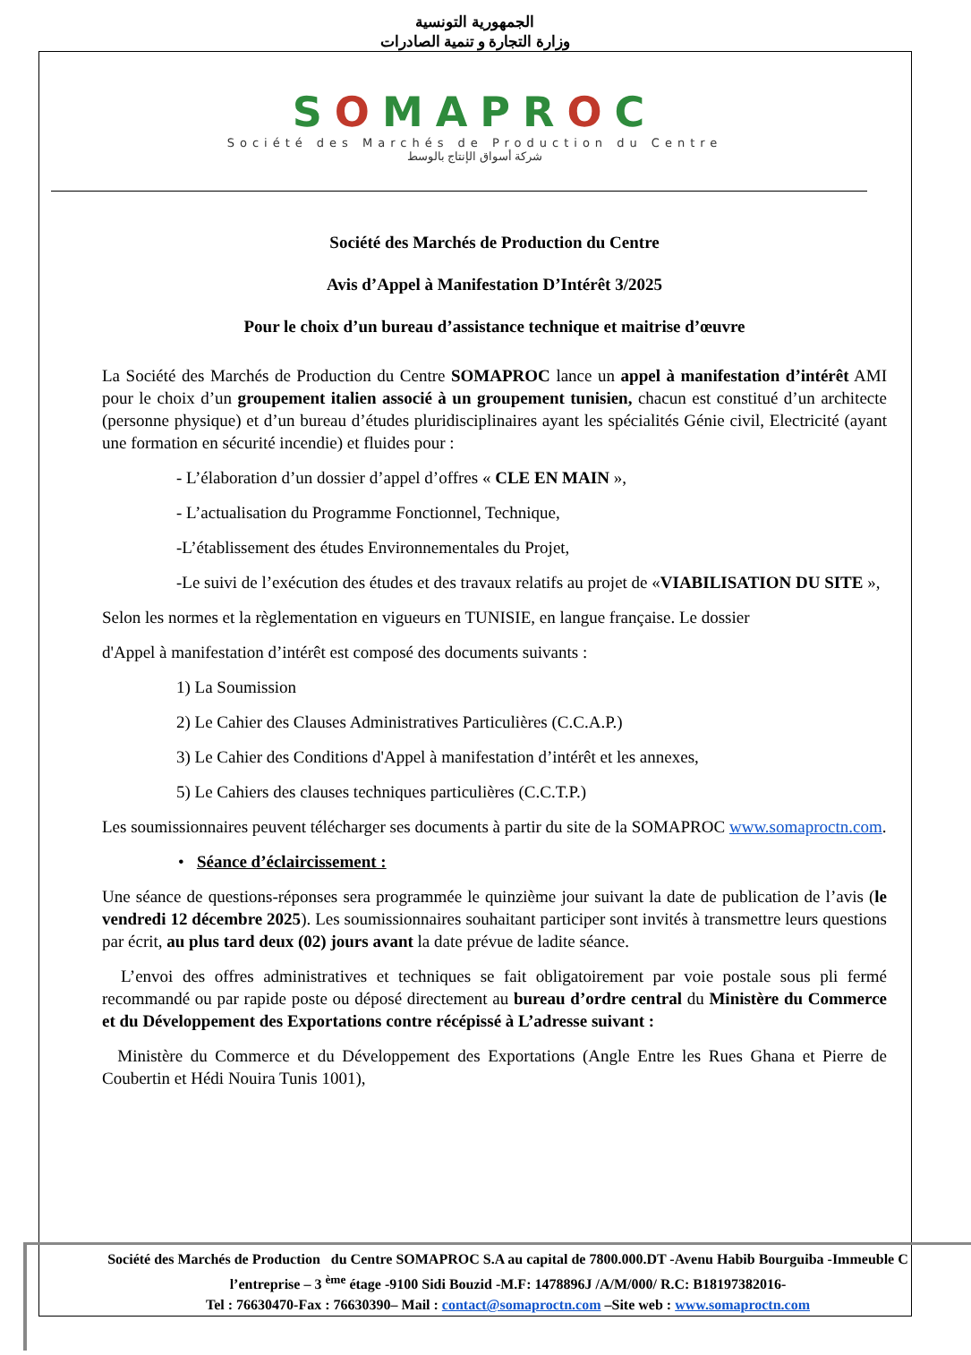الجمهورية التونسية
وزارة التجارة و تنمية الصادرات
SOMAPROC
Société des Marchés de Production du Centre
شركة أسواق الإنتاج بالوسط
Société des Marchés de Production du Centre
Avis d’Appel à Manifestation D’Intérêt 3/2025
Pour le choix d’un bureau d’assistance technique et maitrise d’œuvre
La Société des Marchés de Production du Centre SOMAPROC lance un appel à manifestation d’intérêt AMI pour le choix d’un groupement italien associé à un groupement tunisien, chacun est constitué d’un architecte (personne physique) et d’un bureau d’études pluridisciplinaires ayant les spécialités Génie civil, Electricité (ayant une formation en sécurité incendie) et fluides pour :
- L’élaboration d’un dossier d’appel d’offres « CLE EN MAIN »,
- L’actualisation du Programme Fonctionnel, Technique,
-L’établissement des études Environnementales du Projet,
-Le suivi de l’exécution des études et des travaux relatifs au projet de «VIABILISATION DU SITE »,
Selon les normes et la règlementation en vigueurs en TUNISIE, en langue française. Le dossier
d'Appel à manifestation d’intérêt est composé des documents suivants :
1) La Soumission
2) Le Cahier des Clauses Administratives Particulières (C.C.A.P.)
3) Le Cahier des Conditions d'Appel à manifestation d’intérêt et les annexes,
5) Le Cahiers des clauses techniques particulières (C.C.T.P.)
Les soumissionnaires peuvent télécharger ses documents à partir du site de la SOMAPROC www.somaproctn.com.
• Séance d’éclaircissement :
Une séance de questions-réponses sera programmée le quinzième jour suivant la date de publication de l’avis (le vendredi 12 décembre 2025). Les soumissionnaires souhaitant participer sont invités à transmettre leurs questions par écrit, au plus tard deux (02) jours avant la date prévue de ladite séance.
L’envoi des offres administratives et techniques se fait obligatoirement par voie postale sous pli fermé recommandé ou par rapide poste ou déposé directement au bureau d’ordre central du Ministère du Commerce et du Développement des Exportations contre récépissé à L’adresse suivant :
Ministère du Commerce et du Développement des Exportations (Angle Entre les Rues Ghana et Pierre de Coubertin et Hédi Nouira Tunis 1001),
Société des Marchés de Production du Centre SOMAPROC S.A au capital de 7800.000.DT -Avenu Habib Bourguiba -Immeuble C
l’entreprise – 3 <sup>ème</sup> étage -9100 Sidi Bouzid -M.F: 1478896J /A/M/000/ R.C: B18197382016-
Tel : 76630470-Fax : 76630390– Mail : contact@somaproctn.com –Site web : www.somaproctn.com